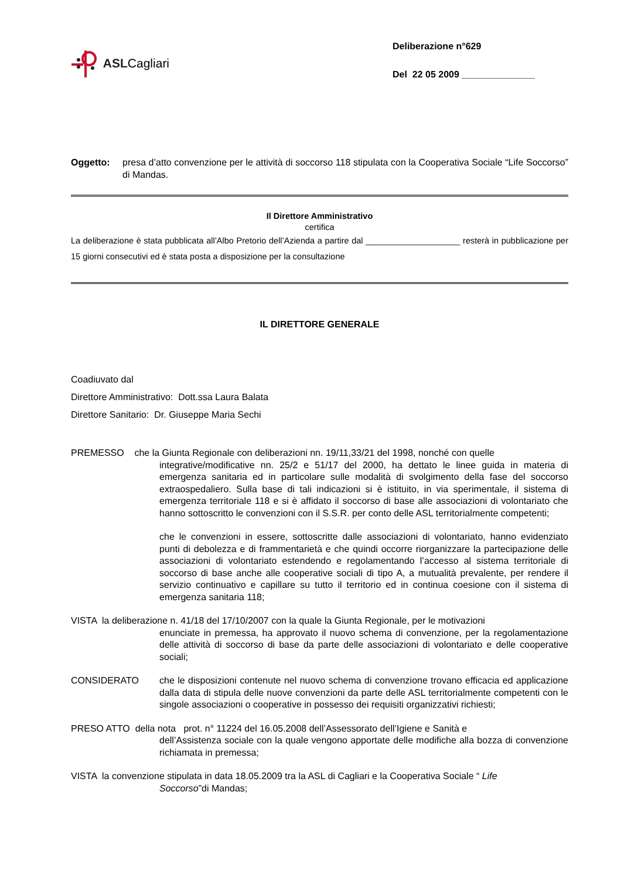ASL Cagliari
Deliberazione n°629
Del 22 05 2009 ______________
Oggetto: presa d’atto convenzione per le attività di soccorso 118 stipulata con la Cooperativa Sociale “Life Soccorso” di Mandas.
Il Direttore Amministrativo
certifica
La deliberazione è stata pubblicata all’Albo Pretorio dell’Azienda a partire dal ____________________ resterà in pubblicazione per 15 giorni consecutivi ed è stata posta a disposizione per la consultazione
IL DIRETTORE GENERALE
Coadiuvato dal
Direttore Amministrativo: Dott.ssa Laura Balata
Direttore Sanitario: Dr. Giuseppe Maria Sechi
PREMESSO che la Giunta Regionale con deliberazioni nn. 19/11,33/21 del 1998, nonché con quelle
integrative/modificative nn. 25/2 e 51/17 del 2000, ha dettato le linee guida in materia di emergenza sanitaria ed in particolare sulle modalità di svolgimento della fase del soccorso extraospedaliero. Sulla base di tali indicazioni si è istituito, in via sperimentale, il sistema di emergenza territoriale 118 e si è affidato il soccorso di base alle associazioni di volontariato che hanno sottoscritto le convenzioni con il S.S.R. per conto delle ASL territorialmente competenti;
che le convenzioni in essere, sottoscritte dalle associazioni di volontariato, hanno evidenziato punti di debolezza e di frammentarietà e che quindi occorre riorganizzare la partecipazione delle associazioni di volontariato estendendo e regolamentando l’accesso al sistema territoriale di soccorso di base anche alle cooperative sociali di tipo A, a mutualità prevalente, per rendere il servizio continuativo e capillare su tutto il territorio ed in continua coesione con il sistema di emergenza sanitaria 118;
VISTA la deliberazione n. 41/18 del 17/10/2007 con la quale la Giunta Regionale, per le motivazioni
enunciate in premessa, ha approvato il nuovo schema di convenzione, per la regolamentazione delle attività di soccorso di base da parte delle associazioni di volontariato e delle cooperative sociali;
CONSIDERATO che le disposizioni contenute nel nuovo schema di convenzione trovano efficacia ed applicazione dalla data di stipula delle nuove convenzioni da parte delle ASL territorialmente competenti con le singole associazioni o cooperative in possesso dei requisiti organizzativi richiesti;
PRESO ATTO della nota prot. n° 11224 del 16.05.2008 dell’Assessorato dell’Igiene e Sanità e
dell’Assistenza sociale con la quale vengono apportate delle modifiche alla bozza di convenzione richiamata in premessa;
VISTA la convenzione stipulata in data 18.05.2009 tra la ASL di Cagliari e la Cooperativa Sociale “ Life
Soccorso”di Mandas;